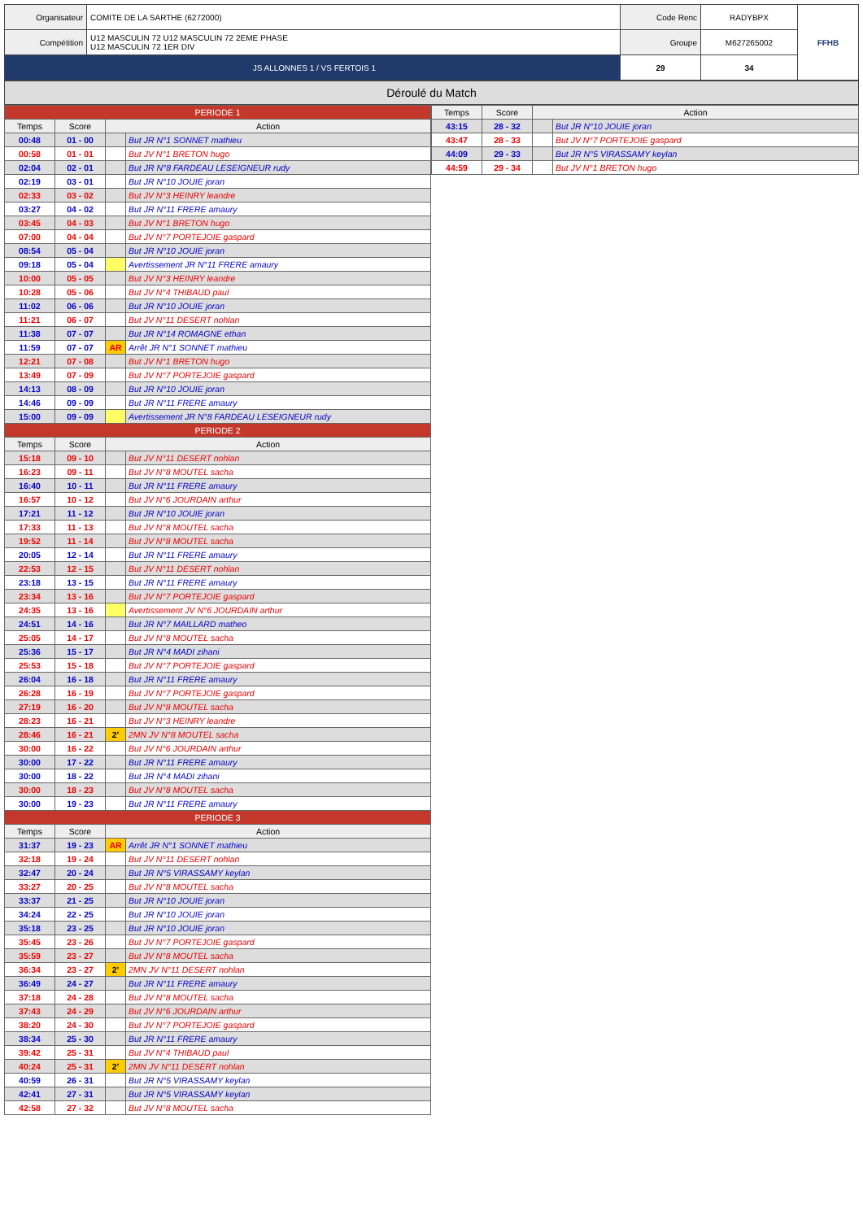| Organisateur | COMITE DE LA SARTHE (6272000) | Code Renc | RADYBPX | FFHB |
| Compétition | U12 MASCULIN 72 U12 MASCULIN 72 2EME PHASE U12 MASCULIN 72 1ER DIV | Groupe | M627265002 | |
| JS ALLONNES 1 / VS FERTOIS 1 | | 29 | 34 | |
Déroulé du Match
| PERIODE 1 | | | |
| Temps | Score | Action | |
| 00:48 | 01 - 00 | | But JR N°1 SONNET mathieu |
| 00:58 | 01 - 01 | | But JV N°1 BRETON hugo |
| 02:04 | 02 - 01 | | But JR N°8 FARDEAU LESEIGNEUR rudy |
| 02:19 | 03 - 01 | | But JR N°10 JOUIE joran |
| 02:33 | 03 - 02 | | But JV N°3 HEINRY leandre |
| 03:27 | 04 - 02 | | But JR N°11 FRERE amaury |
| 03:45 | 04 - 03 | | But JV N°1 BRETON hugo |
| 07:00 | 04 - 04 | | But JV N°7 PORTEJOIE gaspard |
| 08:54 | 05 - 04 | | But JR N°10 JOUIE joran |
| 09:18 | 05 - 04 | | Avertissement JR N°11 FRERE amaury |
| 10:00 | 05 - 05 | | But JV N°3 HEINRY leandre |
| 10:28 | 05 - 06 | | But JV N°4 THIBAUD paul |
| 11:02 | 06 - 06 | | But JR N°10 JOUIE joran |
| 11:21 | 06 - 07 | | But JV N°11 DESERT nohlan |
| 11:38 | 07 - 07 | | But JR N°14 ROMAGNE ethan |
| 11:59 | 07 - 07 | AR | Arrêt JR N°1 SONNET mathieu |
| 12:21 | 07 - 08 | | But JV N°1 BRETON hugo |
| 13:49 | 07 - 09 | | But JV N°7 PORTEJOIE gaspard |
| 14:13 | 08 - 09 | | But JR N°10 JOUIE joran |
| 14:46 | 09 - 09 | | But JR N°11 FRERE amaury |
| 15:00 | 09 - 09 | | Avertissement JR N°8 FARDEAU LESEIGNEUR rudy |
| PERIODE 2 | | | |
| Temps | Score | Action | |
| 15:18 | 09 - 10 | | But JV N°11 DESERT nohlan |
| 16:23 | 09 - 11 | | But JV N°8 MOUTEL sacha |
| 16:40 | 10 - 11 | | But JR N°11 FRERE amaury |
| 16:57 | 10 - 12 | | But JV N°6 JOURDAIN arthur |
| 17:21 | 11 - 12 | | But JR N°10 JOUIE joran |
| 17:33 | 11 - 13 | | But JV N°8 MOUTEL sacha |
| 19:52 | 11 - 14 | | But JV N°8 MOUTEL sacha |
| 20:05 | 12 - 14 | | But JR N°11 FRERE amaury |
| 22:53 | 12 - 15 | | But JV N°11 DESERT nohlan |
| 23:18 | 13 - 15 | | But JR N°11 FRERE amaury |
| 23:34 | 13 - 16 | | But JV N°7 PORTEJOIE gaspard |
| 24:35 | 13 - 16 | | Avertissement JV N°6 JOURDAIN arthur |
| 24:51 | 14 - 16 | | But JR N°7 MAILLARD matheo |
| 25:05 | 14 - 17 | | But JV N°8 MOUTEL sacha |
| 25:36 | 15 - 17 | | But JR N°4 MADI zihani |
| 25:53 | 15 - 18 | | But JV N°7 PORTEJOIE gaspard |
| 26:04 | 16 - 18 | | But JR N°11 FRERE amaury |
| 26:28 | 16 - 19 | | But JV N°7 PORTEJOIE gaspard |
| 27:19 | 16 - 20 | | But JV N°8 MOUTEL sacha |
| 28:23 | 16 - 21 | | But JV N°3 HEINRY leandre |
| 28:46 | 16 - 21 | 2' | 2MN JV N°8 MOUTEL sacha |
| 30:00 | 16 - 22 | | But JV N°6 JOURDAIN arthur |
| 30:00 | 17 - 22 | | But JR N°11 FRERE amaury |
| 30:00 | 18 - 22 | | But JR N°4 MADI zihani |
| 30:00 | 18 - 23 | | But JV N°8 MOUTEL sacha |
| 30:00 | 19 - 23 | | But JR N°11 FRERE amaury |
| PERIODE 3 | | | |
| Temps | Score | Action | |
| 31:37 | 19 - 23 | AR | Arrêt JR N°1 SONNET mathieu |
| 32:18 | 19 - 24 | | But JV N°11 DESERT nohlan |
| 32:47 | 20 - 24 | | But JR N°5 VIRASSAMY keylan |
| 33:27 | 20 - 25 | | But JV N°8 MOUTEL sacha |
| 33:37 | 21 - 25 | | But JR N°10 JOUIE joran |
| 34:24 | 22 - 25 | | But JR N°10 JOUIE joran |
| 35:18 | 23 - 25 | | But JR N°10 JOUIE joran |
| 35:45 | 23 - 26 | | But JV N°7 PORTEJOIE gaspard |
| 35:59 | 23 - 27 | | But JV N°8 MOUTEL sacha |
| 36:34 | 23 - 27 | 2' | 2MN JV N°11 DESERT nohlan |
| 36:49 | 24 - 27 | | But JR N°11 FRERE amaury |
| 37:18 | 24 - 28 | | But JV N°8 MOUTEL sacha |
| 37:43 | 24 - 29 | | But JV N°6 JOURDAIN arthur |
| 38:20 | 24 - 30 | | But JV N°7 PORTEJOIE gaspard |
| 38:34 | 25 - 30 | | But JR N°11 FRERE amaury |
| 39:42 | 25 - 31 | | But JV N°4 THIBAUD paul |
| 40:24 | 25 - 31 | 2' | 2MN JV N°11 DESERT nohlan |
| 40:59 | 26 - 31 | | But JR N°5 VIRASSAMY keylan |
| 42:41 | 27 - 31 | | But JR N°5 VIRASSAMY keylan |
| 42:58 | 27 - 32 | | But JV N°8 MOUTEL sacha |
| Temps | Score | Action | |
| --- | --- | --- | --- |
| 43:15 | 28 - 32 | | But JR N°10 JOUIE joran |
| 43:47 | 28 - 33 | | But JV N°7 PORTEJOIE gaspard |
| 44:09 | 29 - 33 | | But JR N°5 VIRASSAMY keylan |
| 44:59 | 29 - 34 | | But JV N°1 BRETON hugo |